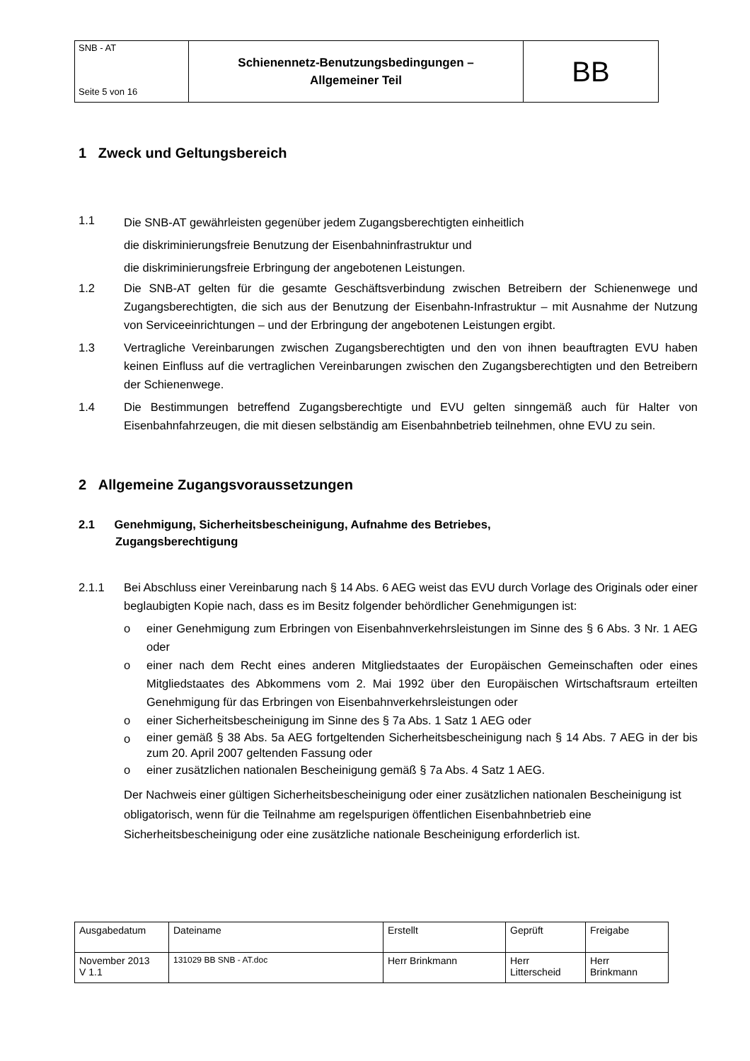| SNB - AT Seite 5 von 16 | Schienennetz-Benutzungsbedingungen – Allgemeiner Teil | BB |
1 Zweck und Geltungsbereich
1.1
Die SNB-AT gewährleisten gegenüber jedem Zugangsberechtigten einheitlich
die diskriminierungsfreie Benutzung der Eisenbahninfrastruktur und
die diskriminierungsfreie Erbringung der angebotenen Leistungen.
1.2 Die SNB-AT gelten für die gesamte Geschäftsverbindung zwischen Betreibern der Schienenwege und Zugangsberechtigten, die sich aus der Benutzung der Eisenbahn-Infrastruktur – mit Ausnahme der Nutzung von Serviceeinrichtungen – und der Erbringung der angebotenen Leistungen ergibt.
1.3 Vertragliche Vereinbarungen zwischen Zugangsberechtigten und den von ihnen beauftragten EVU haben keinen Einfluss auf die vertraglichen Vereinbarungen zwischen den Zugangsberechtigten und den Betreibern der Schienenwege.
1.4 Die Bestimmungen betreffend Zugangsberechtigte und EVU gelten sinngemäß auch für Halter von Eisenbahnfahrzeugen, die mit diesen selbständig am Eisenbahnbetrieb teilnehmen, ohne EVU zu sein.
2 Allgemeine Zugangsvoraussetzungen
2.1 Genehmigung, Sicherheitsbescheinigung, Aufnahme des Betriebes,
Zugangsberechtigung
2.1.1 Bei Abschluss einer Vereinbarung nach § 14 Abs. 6 AEG weist das EVU durch Vorlage des Originals oder einer beglaubigten Kopie nach, dass es im Besitz folgender behördlicher Genehmigungen ist:
o einer Genehmigung zum Erbringen von Eisenbahnverkehrsleistungen im Sinne des § 6 Abs. 3 Nr. 1 AEG oder
o einer nach dem Recht eines anderen Mitgliedstaates der Europäischen Gemeinschaften oder eines Mitgliedstaates des Abkommens vom 2. Mai 1992 über den Europäischen Wirtschaftsraum erteilten Genehmigung für das Erbringen von Eisenbahnverkehrsleistungen oder
o einer Sicherheitsbescheinigung im Sinne des § 7a Abs. 1 Satz 1 AEG oder
o
einer gemäß § 38 Abs. 5a AEG fortgeltenden Sicherheitsbescheinigung nach § 14 Abs. 7 AEG in der bis zum 20. April 2007 geltenden Fassung oder
o einer zusätzlichen nationalen Bescheinigung gemäß § 7a Abs. 4 Satz 1 AEG.
Der Nachweis einer gültigen Sicherheitsbescheinigung oder einer zusätzlichen nationalen Bescheinigung ist obligatorisch, wenn für die Teilnahme am regelspurigen öffentlichen Eisenbahnbetrieb eine Sicherheitsbescheinigung oder eine zusätzliche nationale Bescheinigung erforderlich ist.
| Ausgabedatum | Dateiname | Erstellt | Geprüft | Freigabe |
| November 2013 V 1.1 | 131029 BB SNB - AT.doc | Herr Brinkmann | Herr Litterscheid | Herr Brinkmann |